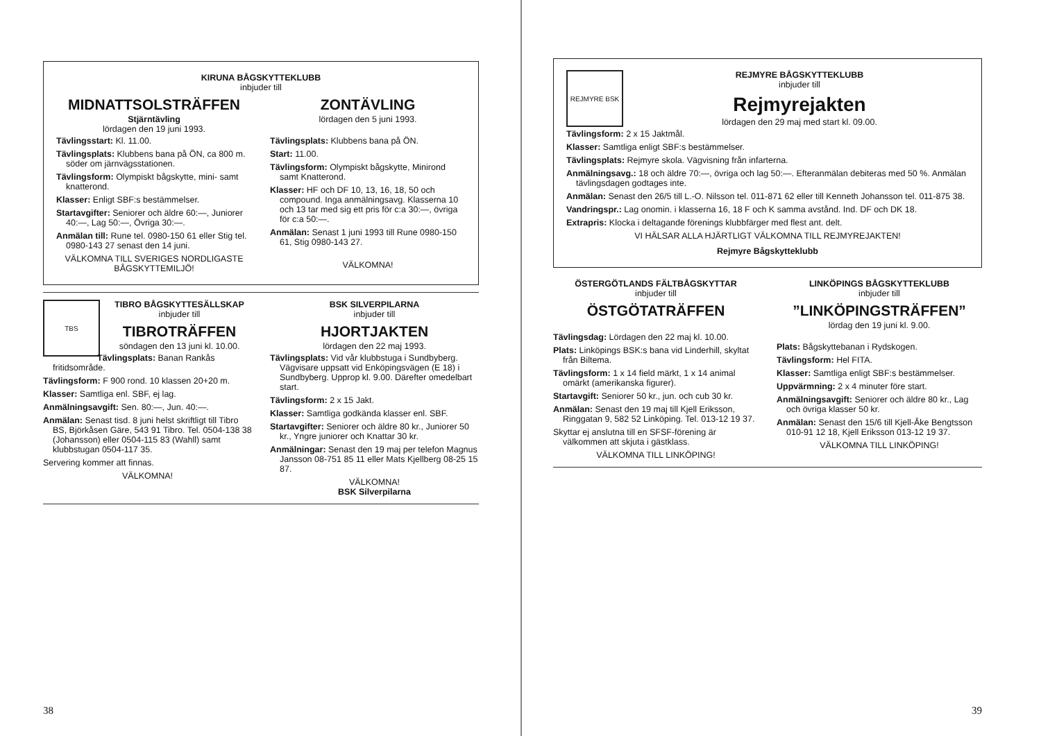KIRUNA BÅGSKYTTEKLUBB
inbjuder till
MIDNATTSOLSTRÄFFEN
Stjärntävling
lördagen den 19 juni 1993.
Tävlingsstart: Kl. 11.00.
Tävlingsplats: Klubbens bana på ÖN, ca 800 m. söder om järnvägsstationen.
Tävlingsform: Olympiskt bågskytte, mini- samt knatterond.
Klasser: Enligt SBF:s bestämmelser.
Startavgifter: Seniorer och äldre 60:—, Juniorer 40:—, Lag 50:—, Övriga 30:—.
Anmälan till: Rune tel. 0980-150 61 eller Stig tel. 0980-143 27 senast den 14 juni.
VÄLKOMNA TILL SVERIGES NORDLIGASTE BÅGSKYTTEMILJÖ!
ZONTÄVLING
lördagen den 5 juni 1993.
Tävlingsplats: Klubbens bana på ÖN.
Start: 11.00.
Tävlingsform: Olympiskt bågskytte, Minirond samt Knatterond.
Klasser: HF och DF 10, 13, 16, 18, 50 och compound. Inga anmälningsavg. Klasserna 10 och 13 tar med sig ett pris för c:a 30:—, övriga för c:a 50:—.
Anmälan: Senast 1 juni 1993 till Rune 0980-150 61, Stig 0980-143 27.
VÄLKOMNA!
TBS
TIBRO BÅGSKYTTESÄLLSKAP
inbjuder till
TIBROTRÄFFEN
söndagen den 13 juni kl. 10.00.
Tävlingsplats: Banan Rankås fritidsområde.
Tävlingsform: F 900 rond. 10 klassen 20+20 m.
Klasser: Samtliga enl. SBF, ej lag.
Anmälningsavgift: Sen. 80:—, Jun. 40:—.
Anmälan: Senast tisd. 8 juni helst skriftligt till Tibro BS, Björkåsen Gäre, 543 91 Tibro. Tel. 0504-138 38 (Johansson) eller 0504-115 83 (Wahll) samt klubbstugan 0504-117 35.
Servering kommer att finnas.
VÄLKOMNA!
BSK SILVERPILARNA
inbjuder till
HJORTJAKTEN
lördagen den 22 maj 1993.
Tävlingsplats: Vid vår klubbstuga i Sundbyberg. Vägvisare uppsatt vid Enköpingsvägen (E 18) i Sundbyberg. Upprop kl. 9.00. Därefter omedelbart start.
Tävlingsform: 2 x 15 Jakt.
Klasser: Samtliga godkända klasser enl. SBF.
Startavgifter: Seniorer och äldre 80 kr., Juniorer 50 kr., Yngre juniorer och Knattar 30 kr.
Anmälningar: Senast den 19 maj per telefon Magnus Jansson 08-751 85 11 eller Mats Kjellberg 08-25 15 87.
VÄLKOMNA!
BSK Silverpilarna
38
REJMYRE BSK
REJMYRE BÅGSKYTTEKLUBB
inbjuder till
Rejmyrejakten
lördagen den 29 maj med start kl. 09.00.
Tävlingsform: 2 x 15 Jaktmål.
Klasser: Samtliga enligt SBF:s bestämmelser.
Tävlingsplats: Rejmyre skola. Vägvisning från infarterna.
Anmälningsavg.: 18 och äldre 70:—, övriga och lag 50:—. Efteranmälan debiteras med 50 %. Anmälan tävlingsdagen godtages inte.
Anmälan: Senast den 26/5 till L.-O. Nilsson tel. 011-871 62 eller till Kenneth Johansson tel. 011-875 38.
Vandringspr.: Lag onomin. i klasserna 16, 18 F och K samma avstånd. Ind. DF och DK 18.
Extrapris: Klocka i deltagande förenings klubbfärger med flest ant. delt.
VI HÄLSAR ALLA HJÄRTLIGT VÄLKOMNA TILL REJMYREJAKTEN!
Rejmyre Bågskytteklubb
ÖSTERGÖTLANDS FÄLTBÅGSKYTTAR
inbjuder till
ÖSTGÖTATRÄFFEN
Tävlingsdag: Lördagen den 22 maj kl. 10.00.
Plats: Linköpings BSK:s bana vid Linderhill, skyltat från Biltema.
Tävlingsform: 1 x 14 field märkt, 1 x 14 animal omärkt (amerikanska figurer).
Startavgift: Seniorer 50 kr., jun. och cub 30 kr.
Anmälan: Senast den 19 maj till Kjell Eriksson, Ringgatan 9, 582 52 Linköping. Tel. 013-12 19 37.
Skyttar ej anslutna till en SFSF-förening är välkommen att skjuta i gästklass.
VÄLKOMNA TILL LINKÖPING!
LINKÖPINGS BÅGSKYTTEKLUBB
inbjuder till
”LINKÖPINGSTRÄFFEN”
lördag den 19 juni kl. 9.00.
Plats: Bågskyttebanan i Rydskogen.
Tävlingsform: Hel FITA.
Klasser: Samtliga enligt SBF:s bestämmelser.
Uppvärmning: 2 x 4 minuter före start.
Anmälningsavgift: Seniorer och äldre 80 kr., Lag och övriga klasser 50 kr.
Anmälan: Senast den 15/6 till Kjell-Åke Bengtsson 010-91 12 18, Kjell Eriksson 013-12 19 37.
VÄLKOMNA TILL LINKÖPING!
39